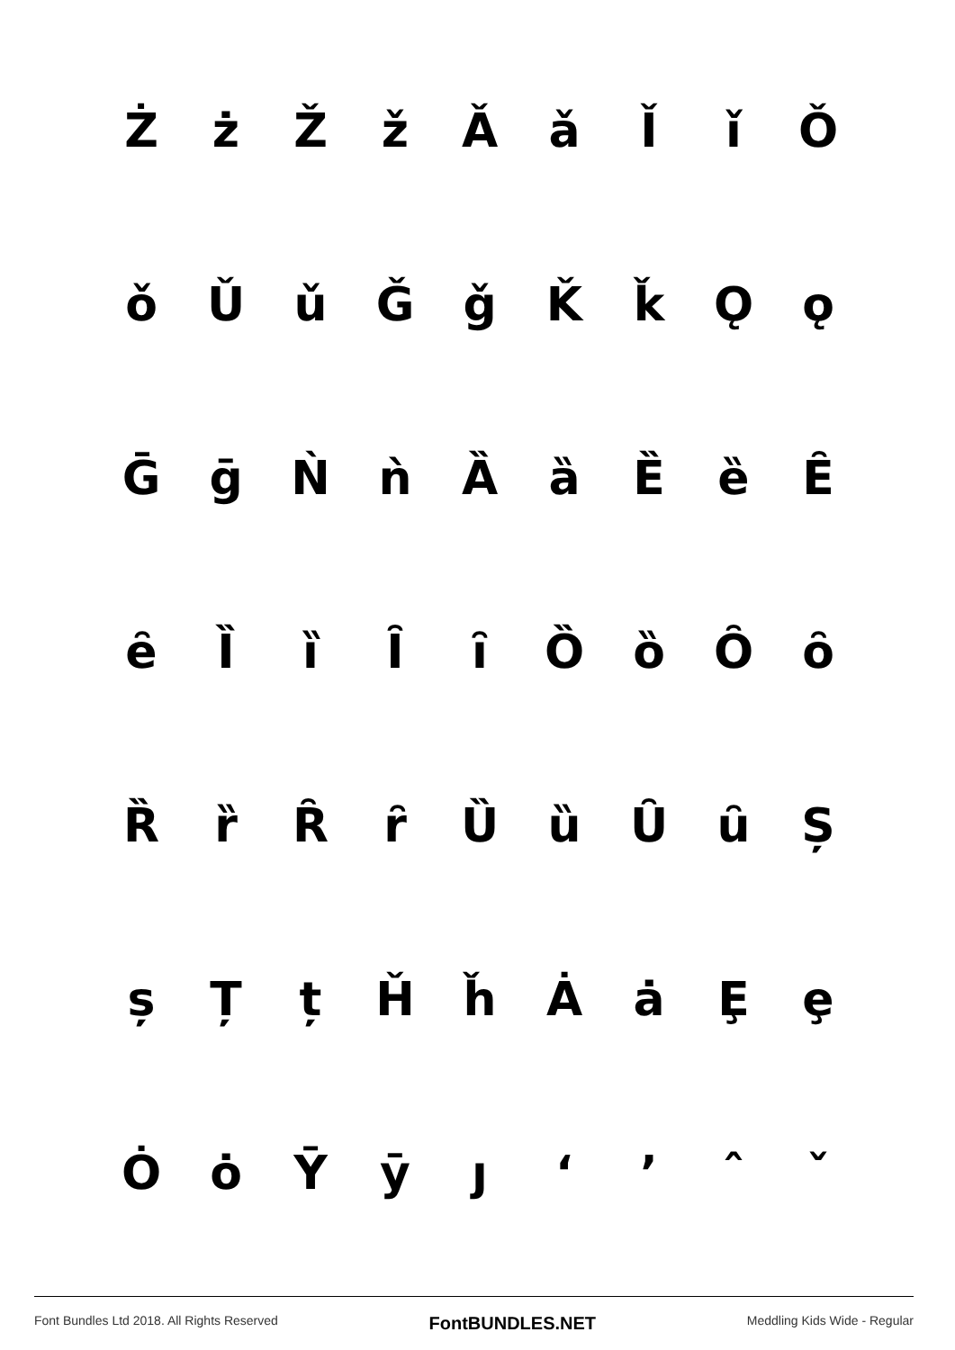Ż ż Ž ž Ǎ ǎ Ǐ ǐ Ǒ
ǒ Ǔ ǔ Ǧ ǧ Ǩ ǩ Ǫ ǫ
Ḡ ḡ Ǹ ǹ Ȁ ȁ Ȅ ȅ Ȇ
ȇ Ȉ ȉ Ȋ ȋ Ȍ ȍ Ȏ ȏ
Ȑ ȑ Ȓ ȓ Ȕ ȕ Ȗ ȗ Ș
ș Ț ț Ȟ ȟ Ȧ ȧ Ȩ ȩ
Ȯ ȯ Ȳ ȳ ȷ ʻ ʼ ˆ ˇ
Font Bundles Ltd 2018. All Rights Reserved FontBUNDLES.NET Meddling Kids Wide - Regular